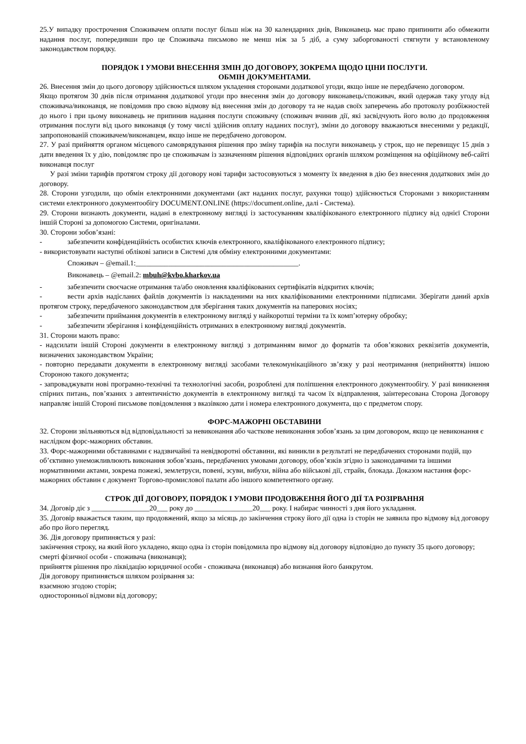25.У випадку прострочення Споживачем оплати послуг більш ніж на 30 календарних днів, Виконавець має право припинити або обмежити надання послуг, попередивши про це Споживача письмово не менш ніж за 5 діб, а суму заборгованості стягнути у встановленому законодавством порядку.
ПОРЯДОК І УМОВИ ВНЕСЕННЯ ЗМІН ДО ДОГОВОРУ, ЗОКРЕМА ЩОДО ЦІНИ ПОСЛУГИ.
ОБМІН ДОКУМЕНТАМИ.
26. Внесення змін до цього договору здійснюється шляхом укладення сторонами додаткової угоди, якщо інше не передбачено договором.
Якщо протягом 30 днів після отримання додаткової угоди про внесення змін до договору виконавець/споживач, який одержав таку угоду від споживача/виконавця, не повідомив про свою відмову від внесення змін до договору та не надав своїх заперечень або протоколу розбіжностей до нього і при цьому виконавець не припинив надання послуги споживачу (споживач вчинив дії, які засвідчують його волю до продовження отримання послуги від цього виконавця (у тому числі здійснив оплату наданих послуг), зміни до договору вважаються внесеними у редакції, запропонованій споживачем/виконавцем, якщо інше не передбачено договором.
27. У разі прийняття органом місцевого самоврядування рішення про зміну тарифів на послуги виконавець у строк, що не перевищує 15 днів з дати введення їх у дію, повідомляє про це споживачам із зазначенням рішення відповідних органів шляхом розміщення на офіційному веб-сайті виконавця послуг
У разі зміни тарифів протягом строку дії договору нові тарифи застосовуються з моменту їх введення в дію без внесення додаткових змін до договору.
28. Сторони узгодили, що обмін електронними документами (акт наданих послуг, рахунки тощо) здійснюється Сторонами з використанням системи електронного документообігу DOCUMENT.ONLINE (https://document.online, далі - Система).
29. Сторони визнають документи, надані в електронному вигляді із застосуванням кваліфікованого електронного підпису від однієї Сторони іншій Стороні за допомогою Системи, оригіналами.
30. Сторони зобов’язані:
- забезпечити конфіденційність особистих ключів електронного, кваліфікованого електронного підпису;
- використовувати наступні облікові записи в Системі для обміну електронними документами:
Споживач – @email.1:_____________________________________________.
Виконавець – @email.2: mbuh@kvbo.kharkov.ua
- забезпечити своєчасне отримання та/або оновлення кваліфікованих сертифікатів відкритих ключів;
- вести архів надісланих файлів документів із накладеними на них кваліфікованими електронними підписами. Зберігати даний архів протягом строку, передбаченого законодавством для зберігання таких документів на паперових носіях;
- забезпечити приймання документів в електронному вигляді у найкоротші терміни та їх комп’ютерну обробку;
- забезпечити зберігання і конфіденційність отриманих в електронному вигляді документів.
31. Сторони мають право:
- надсилати іншій Стороні документи в електронному вигляді з дотриманням вимог до форматів та обов’язкових реквізитів документів, визначених законодавством України;
- повторно передавати документи в електронному вигляді засобами телекомунікаційного зв’язку у разі неотримання (неприйняття) іншою Стороною такого документа;
- запроваджувати нові програмно-технічні та технологічні засоби, розроблені для поліпшення електронного документообігу. У разі виникнення спірних питань, пов’язаних з автентичністю документів в електронному вигляді та часом їх відправлення, заінтересована Сторона Договору направляє іншій Стороні письмове повідомлення з вказівкою дати і номера електронного документа, що є предметом спору.
ФОРС-МАЖОРНІ ОБСТАВИНИ
32. Сторони звільняються від відповідальності за невиконання або часткове невиконання зобов’язань за цим договором, якщо це невиконання є наслідком форс-мажорних обставин.
33. Форс-мажорними обставинами є надзвичайні та невідворотні обставини, які виникли в результаті не передбачених сторонами подій, що об’єктивно унеможливлюють виконання зобов’язань, передбачених умовами договору, обов’язків згідно із законодавчими та іншими нормативними актами, зокрема пожежі, землетруси, повені, зсуви, вибухи, війна або військові дії, страйк, блокада. Доказом настання форс-мажорних обставин є документ Торгово-промислової палати або іншого компетентного органу.
СТРОК ДІЇ ДОГОВОРУ, ПОРЯДОК І УМОВИ ПРОДОВЖЕННЯ ЙОГО ДІЇ ТА РОЗІРВАННЯ
34. Договір діє з ________________20___ року до ________________20___ року. І набирає чинності з дня його укладання.
35. Договір вважається таким, що продовжений, якщо за місяць до закінчення строку його дії одна із сторін не заявила про відмову від договору або про його перегляд.
36. Дія договору припиняється у разі:
закінчення строку, на який його укладено, якщо одна із сторін повідомила про відмову від договору відповідно до пункту 35 цього договору;
смерті фізичної особи - споживача (виконавця);
прийняття рішення про ліквідацію юридичної особи - споживача (виконавця) або визнання його банкрутом.
Дія договору припиняється шляхом розірвання за:
взаємною згодою сторін;
односторонньої відмови від договору;